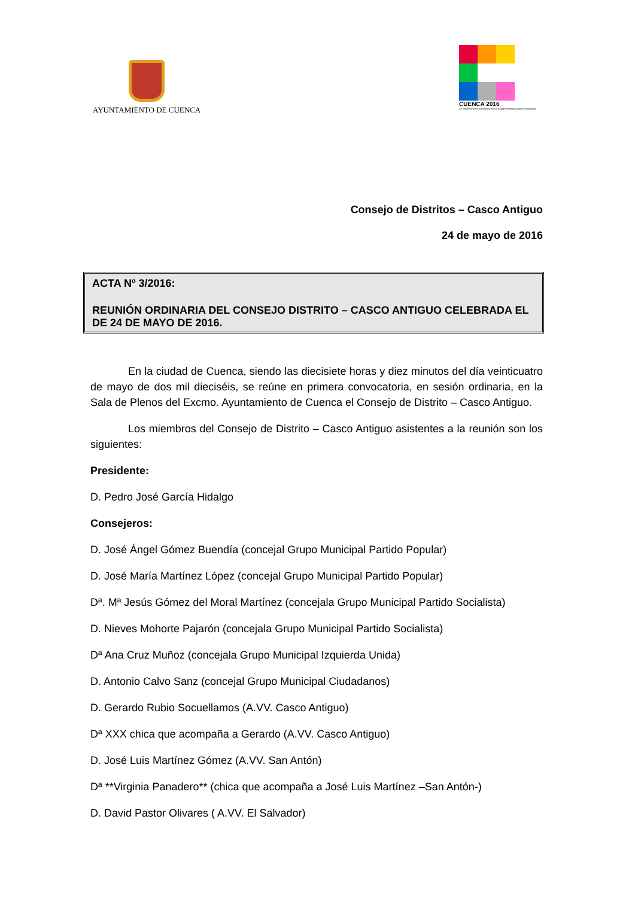AYUNTAMIENTO DE CUENCA
CUENCA 2016
XX aniversario de la Declaración de Ciudad Patrimonio de la Humanidad
Consejo de Distritos – Casco Antiguo
24 de mayo de 2016
ACTA Nº 3/2016:
REUNIÓN ORDINARIA DEL CONSEJO DISTRITO – CASCO ANTIGUO CELEBRADA EL DE 24 DE MAYO DE 2016.
En la ciudad de Cuenca, siendo las diecisiete horas y diez minutos del día veinticuatro de mayo de dos mil dieciséis, se reúne en primera convocatoria, en sesión ordinaria, en la Sala de Plenos del Excmo. Ayuntamiento de Cuenca el Consejo de Distrito – Casco Antiguo.
Los miembros del Consejo de Distrito – Casco Antiguo asistentes a la reunión son los siguientes:
Presidente:
D. Pedro José García Hidalgo
Consejeros:
D. José Ángel Gómez Buendía (concejal Grupo Municipal Partido Popular)
D. José María Martínez López (concejal Grupo Municipal Partido Popular)
Dª. Mª Jesús Gómez del Moral Martínez (concejala Grupo Municipal Partido Socialista)
D. Nieves Mohorte Pajarón (concejala Grupo Municipal Partido Socialista)
Dª Ana Cruz Muñoz (concejala Grupo Municipal Izquierda Unida)
D. Antonio Calvo Sanz (concejal Grupo Municipal Ciudadanos)
D. Gerardo Rubio Socuellamos (A.VV. Casco Antiguo)
Dª XXX chica que acompaña a Gerardo (A.VV. Casco Antiguo)
D. José Luis Martínez Gómez (A.VV. San Antón)
Dª **Virginia Panadero** (chica que acompaña a José Luis Martínez –San Antón-)
D. David Pastor Olivares ( A.VV. El Salvador)